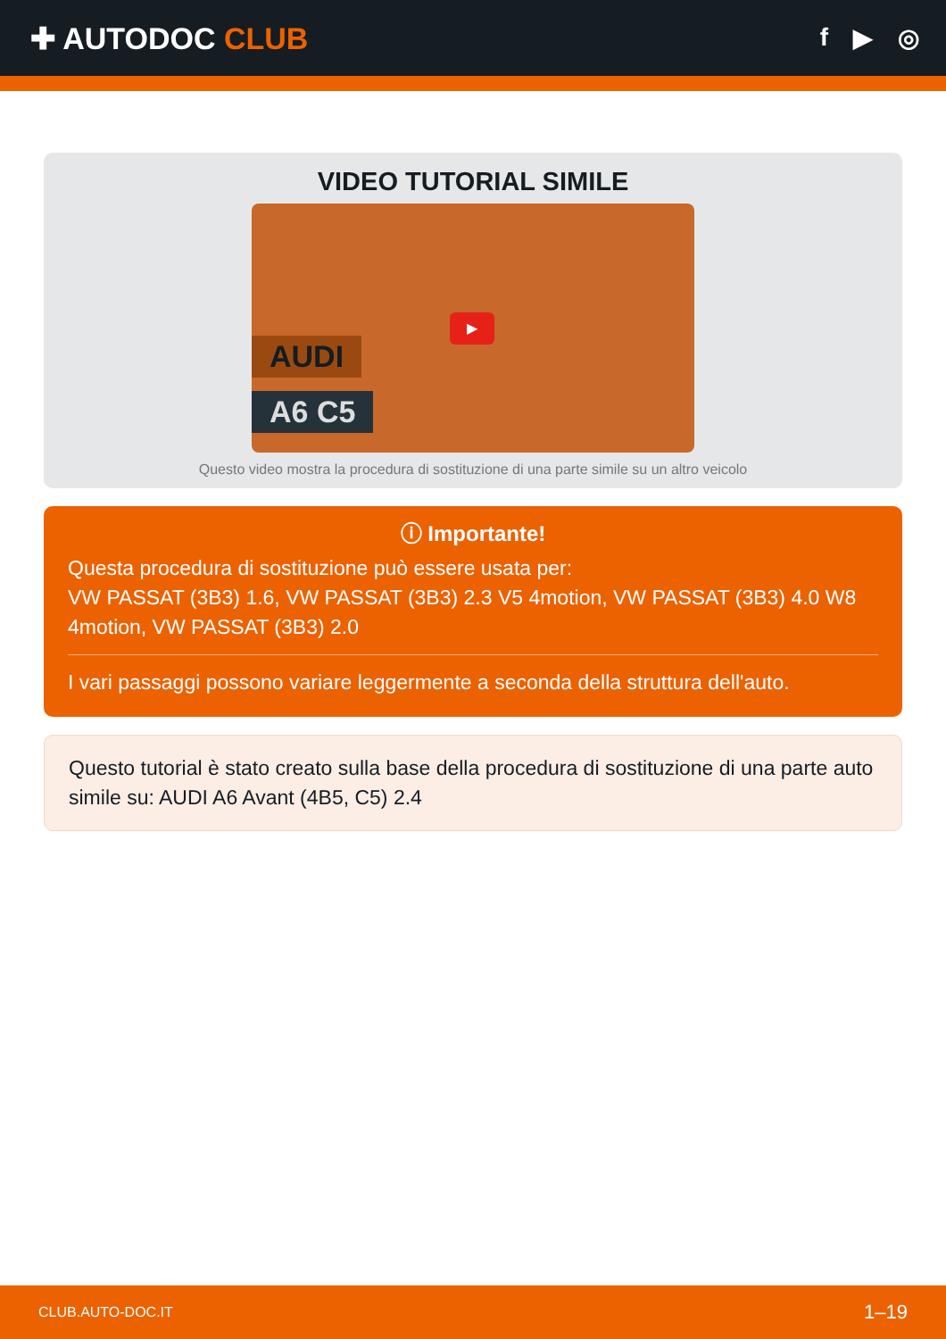✚ AUTODOC CLUB
f ▶ ◎
VIDEO TUTORIAL SIMILE
AUDI
A6 C5
▶
Questo video mostra la procedura di sostituzione di una parte simile su un altro veicolo
ⓘ Importante!
Questa procedura di sostituzione può essere usata per:
VW PASSAT (3B3) 1.6, VW PASSAT (3B3) 2.3 V5 4motion, VW PASSAT (3B3) 4.0 W8 4motion, VW PASSAT (3B3) 2.0
I vari passaggi possono variare leggermente a seconda della struttura dell'auto.
Questo tutorial è stato creato sulla base della procedura di sostituzione di una parte auto simile su: AUDI A6 Avant (4B5, C5) 2.4
CLUB.AUTO-DOC.IT 1–19